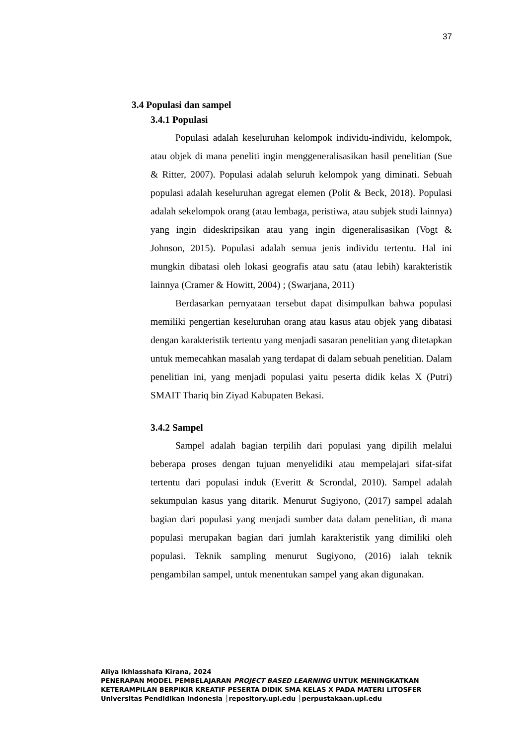37
3.4 Populasi dan sampel
3.4.1 Populasi
Populasi adalah keseluruhan kelompok individu-individu, kelompok, atau objek di mana peneliti ingin menggeneralisasikan hasil penelitian (Sue & Ritter, 2007). Populasi adalah seluruh kelompok yang diminati. Sebuah populasi adalah keseluruhan agregat elemen (Polit & Beck, 2018). Populasi adalah sekelompok orang (atau lembaga, peristiwa, atau subjek studi lainnya) yang ingin dideskripsikan atau yang ingin digeneralisasikan (Vogt & Johnson, 2015). Populasi adalah semua jenis individu tertentu. Hal ini mungkin dibatasi oleh lokasi geografis atau satu (atau lebih) karakteristik lainnya (Cramer & Howitt, 2004) ; (Swarjana, 2011)
Berdasarkan pernyataan tersebut dapat disimpulkan bahwa populasi memiliki pengertian keseluruhan orang atau kasus atau objek yang dibatasi dengan karakteristik tertentu yang menjadi sasaran penelitian yang ditetapkan untuk memecahkan masalah yang terdapat di dalam sebuah penelitian. Dalam penelitian ini, yang menjadi populasi yaitu peserta didik kelas X (Putri) SMAIT Thariq bin Ziyad Kabupaten Bekasi.
3.4.2 Sampel
Sampel adalah bagian terpilih dari populasi yang dipilih melalui beberapa proses dengan tujuan menyelidiki atau mempelajari sifat-sifat tertentu dari populasi induk (Everitt & Scrondal, 2010). Sampel adalah sekumpulan kasus yang ditarik. Menurut Sugiyono, (2017) sampel adalah bagian dari populasi yang menjadi sumber data dalam penelitian, di mana populasi merupakan bagian dari jumlah karakteristik yang dimiliki oleh populasi. Teknik sampling menurut Sugiyono, (2016) ialah teknik pengambilan sampel, untuk menentukan sampel yang akan digunakan.
Aliya Ikhlasshafa Kirana, 2024
PENERAPAN MODEL PEMBELAJARAN PROJECT BASED LEARNING UNTUK MENINGKATKAN
KETERAMPILAN BERPIKIR KREATIF PESERTA DIDIK SMA KELAS X PADA MATERI LITOSFER
Universitas Pendidikan Indonesia │repository.upi.edu │perpustakaan.upi.edu